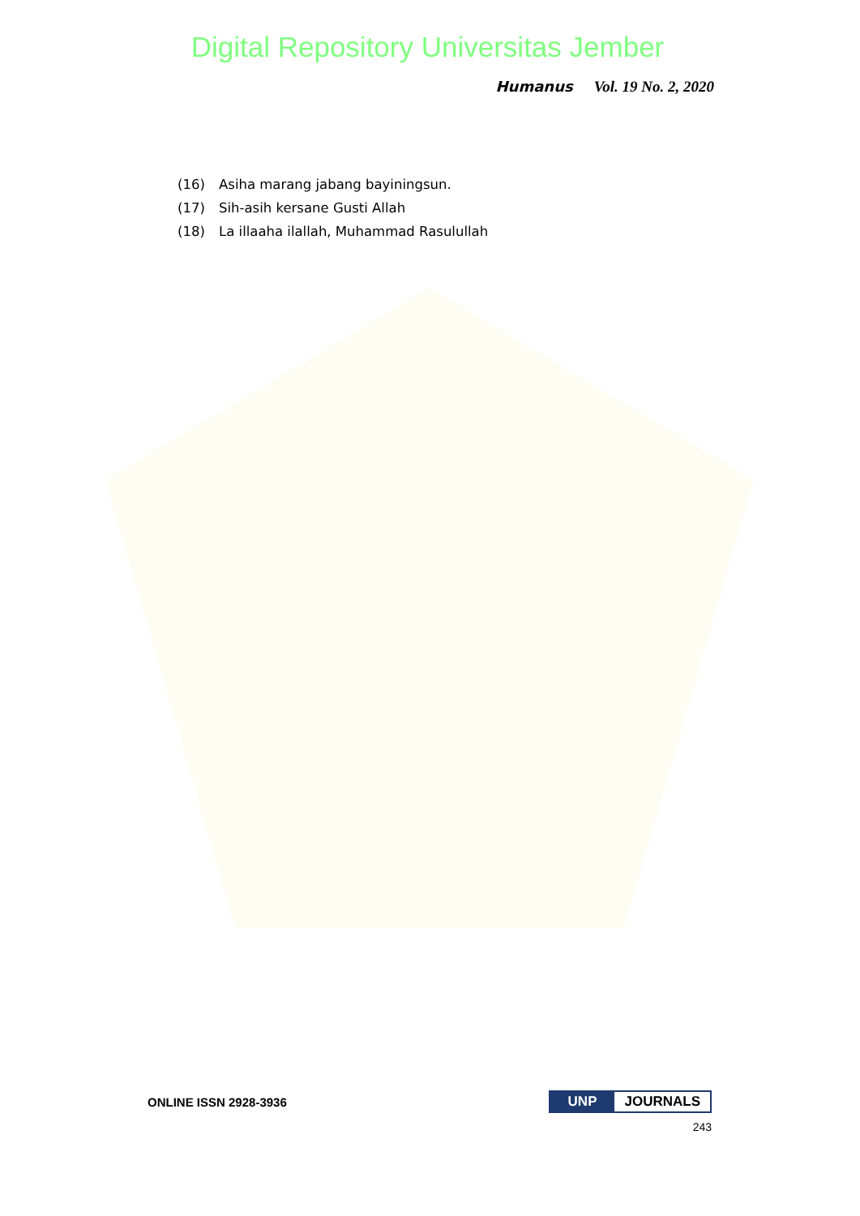Digital Repository Universitas Jember
Humanus Vol. 19 No. 2, 2020
(16) Asiha marang jabang bayiningsun.
(17) Sih-asih kersane Gusti Allah
(18) La illaaha ilallah, Muhammad Rasulullah
ONLINE ISSN 2928-3936 UNP JOURNALS
243